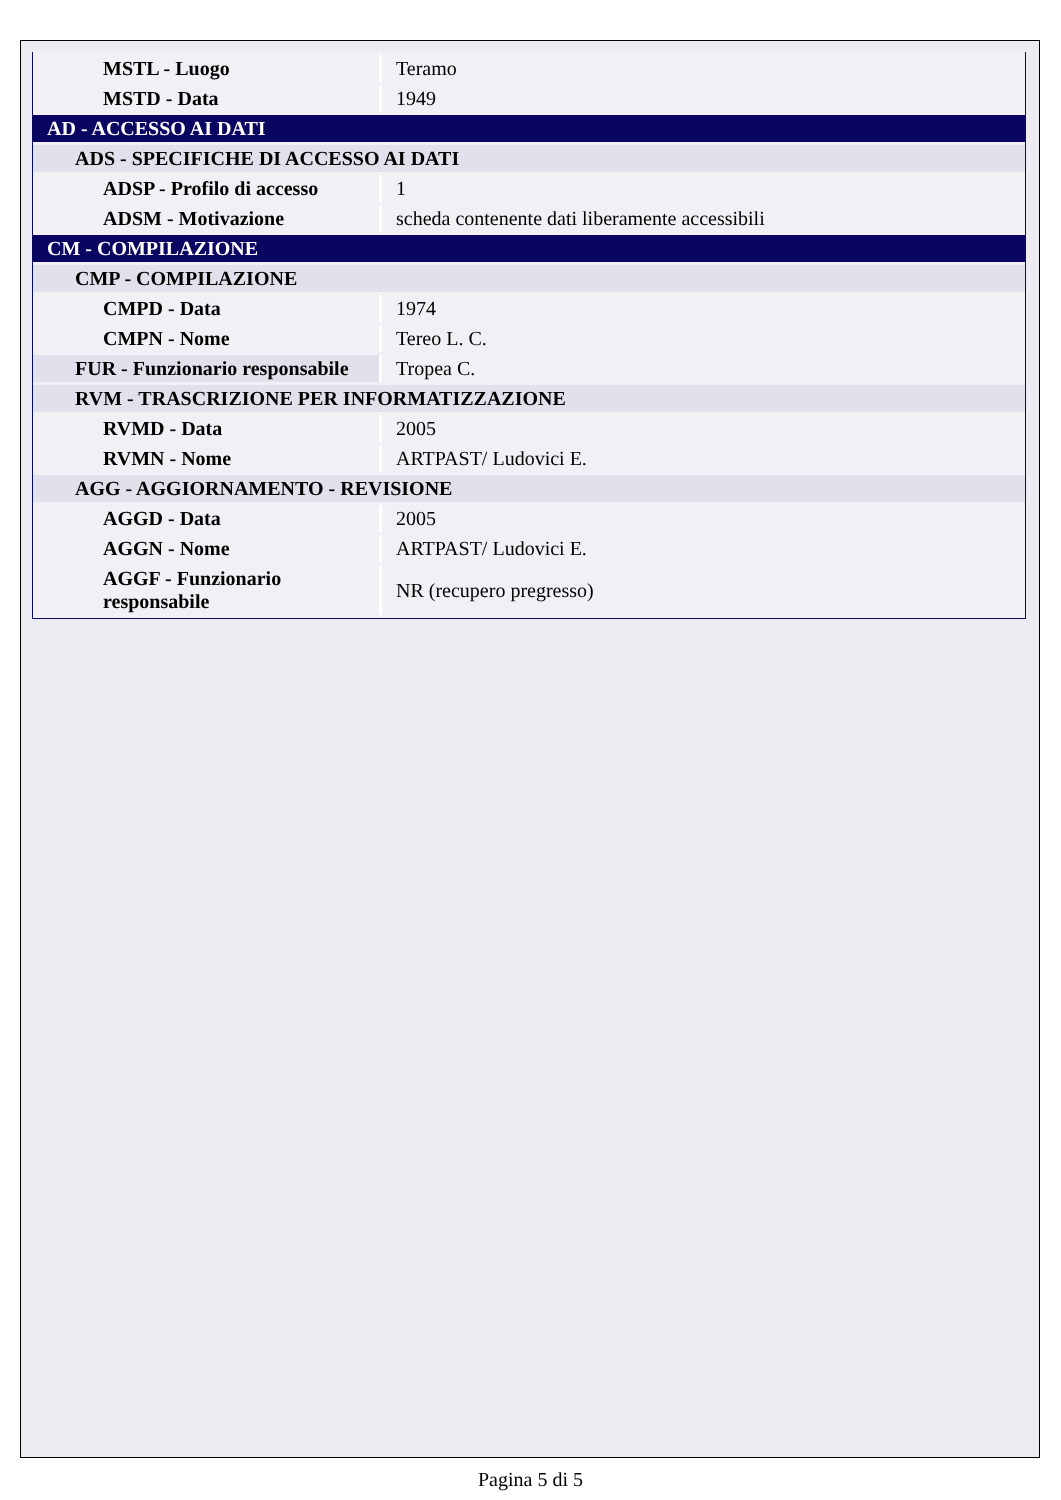| MSTL - Luogo | Teramo |
| MSTD - Data | 1949 |
| AD - ACCESSO AI DATI | |
| ADS - SPECIFICHE DI ACCESSO AI DATI | |
| ADSP - Profilo di accesso | 1 |
| ADSM - Motivazione | scheda contenente dati liberamente accessibili |
| CM - COMPILAZIONE | |
| CMP - COMPILAZIONE | |
| CMPD - Data | 1974 |
| CMPN - Nome | Tereo L. C. |
| FUR - Funzionario responsabile | Tropea C. |
| RVM - TRASCRIZIONE PER INFORMATIZZAZIONE | |
| RVMD - Data | 2005 |
| RVMN - Nome | ARTPAST/ Ludovici E. |
| AGG - AGGIORNAMENTO - REVISIONE | |
| AGGD - Data | 2005 |
| AGGN - Nome | ARTPAST/ Ludovici E. |
| AGGF - Funzionario responsabile | NR (recupero pregresso) |
Pagina 5 di 5